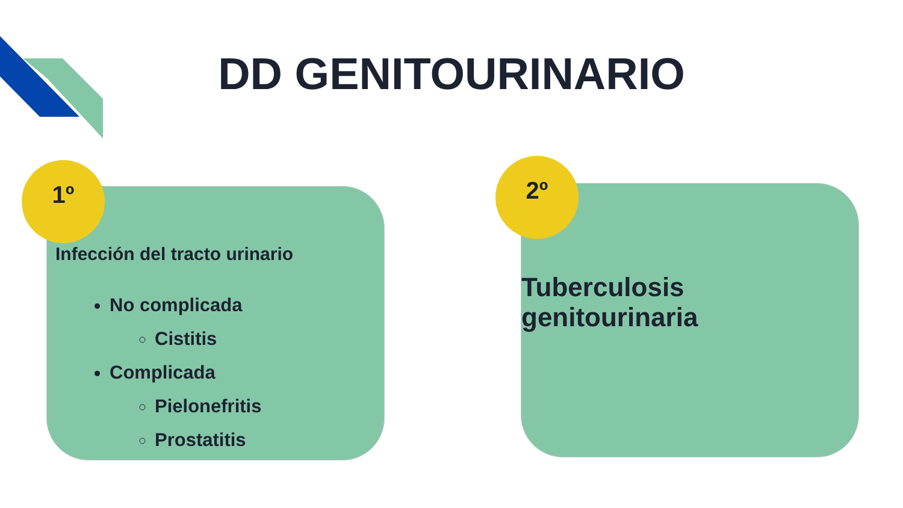DD GENITOURINARIO
Infección del tracto urinario
No complicada
Cistitis
Complicada
Pielonefritis
Prostatitis
1º
Tuberculosis genitourinaria
2º